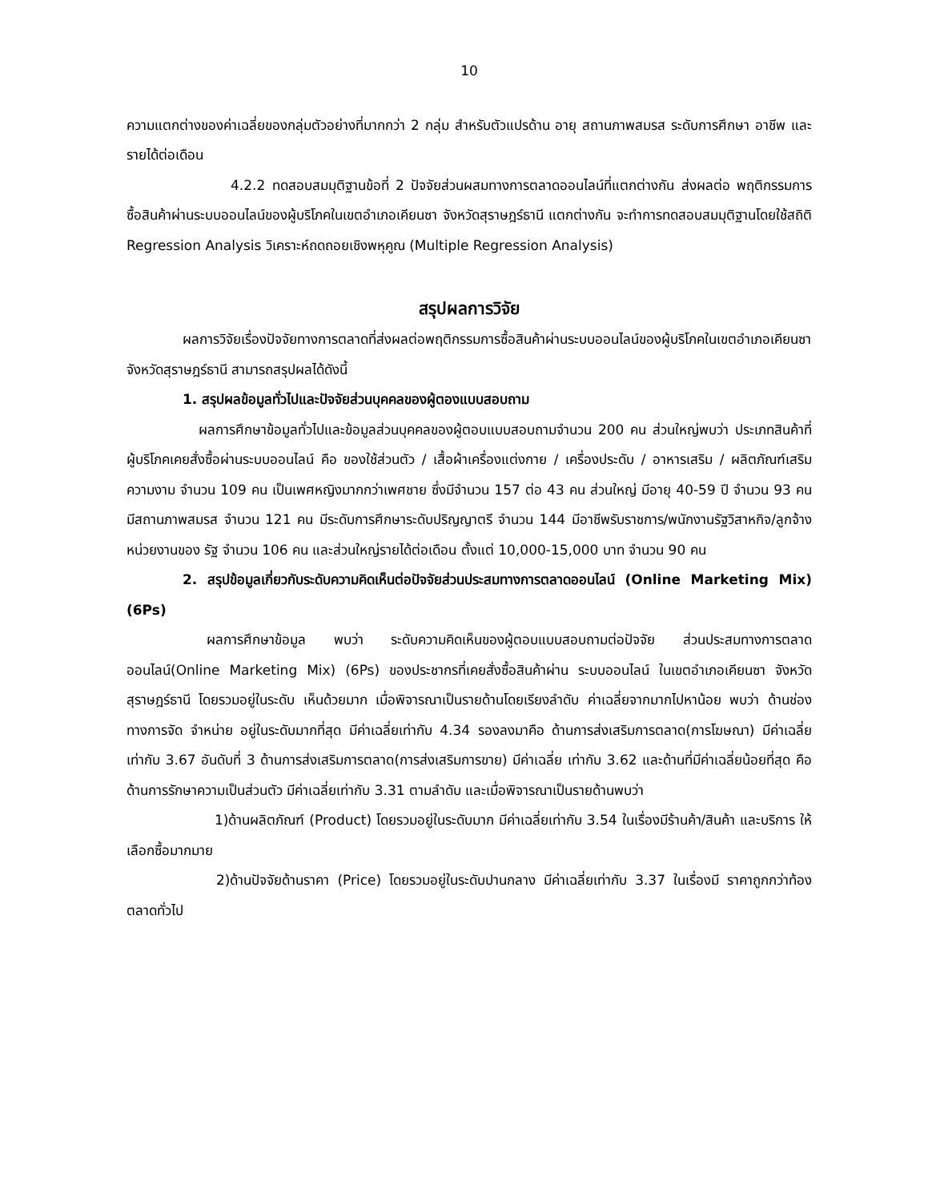10
ความแตกต่างของค่าเฉลี่ยของกลุ่มตัวอย่างที่มากกว่า 2 กลุ่ม สำหรับตัวแปรด้าน อายุ สถานภาพสมรส ระดับการศึกษา อาชีพ และรายได้ต่อเดือน
4.2.2 ทดสอบสมมุติฐานข้อที่ 2 ปัจจัยส่วนผสมทางการตลาดออนไลน์ที่แตกต่างกัน ส่งผลต่อ พฤติกรรมการซื้อสินค้าผ่านระบบออนไลน์ของผู้บริโภคในเขตอำเภอเคียนซา จังหวัดสุราษฎร์ธานี แตกต่างกัน จะทำการทดสอบสมมุติฐานโดยใช้สถิติ Regression Analysis วิเคราะห์ถดถอยเชิงพหุคูณ (Multiple Regression Analysis)
สรุปผลการวิจัย
ผลการวิจัยเรื่องปัจจัยทางการตลาดที่ส่งผลต่อพฤติกรรมการซื้อสินค้าผ่านระบบออนไลน์ของผู้บริโภคในเขตอำเภอเคียนซา จังหวัดสุราษฎร์ธานี สามารถสรุปผลได้ดังนี้
1. สรุปผลข้อมูลทั่วไปและปัจจัยส่วนบุคคลของผู้ตองแบบสอบถาม
ผลการศึกษาข้อมูลทั่วไปและข้อมูลส่วนบุคคลของผู้ตอบแบบสอบถามจำนวน 200 คน ส่วนใหญ่พบว่า ประเภทสินค้าที่ผู้บริโภคเคยสั่งซื้อผ่านระบบออนไลน์ คือ ของใช้ส่วนตัว / เสื้อผ้าเครื่องแต่งกาย / เครื่องประดับ / อาหารเสริม / ผลิตภัณฑ์เสริมความงาม จำนวน 109 คน เป็นเพศหญิงมากกว่าเพศชาย ซึ่งมีจำนวน 157 ต่อ 43 คน ส่วนใหญ่ มีอายุ 40-59 ปี จำนวน 93 คน มีสถานภาพสมรส จำนวน 121 คน มีระดับการศึกษาระดับปริญญาตรี จำนวน 144 มีอาชีพรับราชการ/พนักงานรัฐวิสาหกิจ/ลูกจ้างหน่วยงานของ รัฐ จำนวน 106 คน และส่วนใหญ่รายได้ต่อเดือน ตั้งแต่ 10,000-15,000 บาท จำนวน 90 คน
2. สรุปข้อมูลเกี่ยวกับระดับความคิดเห็นต่อปัจจัยส่วนประสมทางการตลาดออนไลน์ (Online Marketing Mix) (6Ps)
ผลการศึกษาข้อมูล พบว่า ระดับความคิดเห็นของผู้ตอบแบบสอบถามต่อปัจจัย ส่วนประสมทางการตลาดออนไลน์(Online Marketing Mix) (6Ps) ของประชากรที่เคยสั่งซื้อสินค้าผ่าน ระบบออนไลน์ ในเขตอำเภอเคียนซา จังหวัดสุราษฎร์ธานี โดยรวมอยู่ในระดับ เห็นด้วยมาก เมื่อพิจารณาเป็นรายด้านโดยเรียงลำดับ ค่าเฉลี่ยจากมากไปหาน้อย พบว่า ด้านช่องทางการจัด จำหน่าย อยู่ในระดับมากที่สุด มีค่าเฉลี่ยเท่ากับ 4.34 รองลงมาคือ ด้านการส่งเสริมการตลาด(การโฆษณา) มีค่าเฉลี่ย เท่ากับ 3.67 อันดับที่ 3 ด้านการส่งเสริมการตลาด(การส่งเสริมการขาย) มีค่าเฉลี่ย เท่ากับ 3.62 และด้านที่มีค่าเฉลี่ยน้อยที่สุด คือ ด้านการรักษาความเป็นส่วนตัว มีค่าเฉลี่ยเท่ากับ 3.31 ตามลำดับ และเมื่อพิจารณาเป็นรายด้านพบว่า
1)ด้านผลิตภัณฑ์ (Product) โดยรวมอยู่ในระดับมาก มีค่าเฉลี่ยเท่ากับ 3.54 ในเรื่องมีร้านค้า/สินค้า และบริการ ให้เลือกซื้อมากมาย
2)ด้านปัจจัยด้านราคา (Price) โดยรวมอยู่ในระดับปานกลาง มีค่าเฉลี่ยเท่ากับ 3.37 ในเรื่องมี ราคาถูกกว่าท้องตลาดทั่วไป